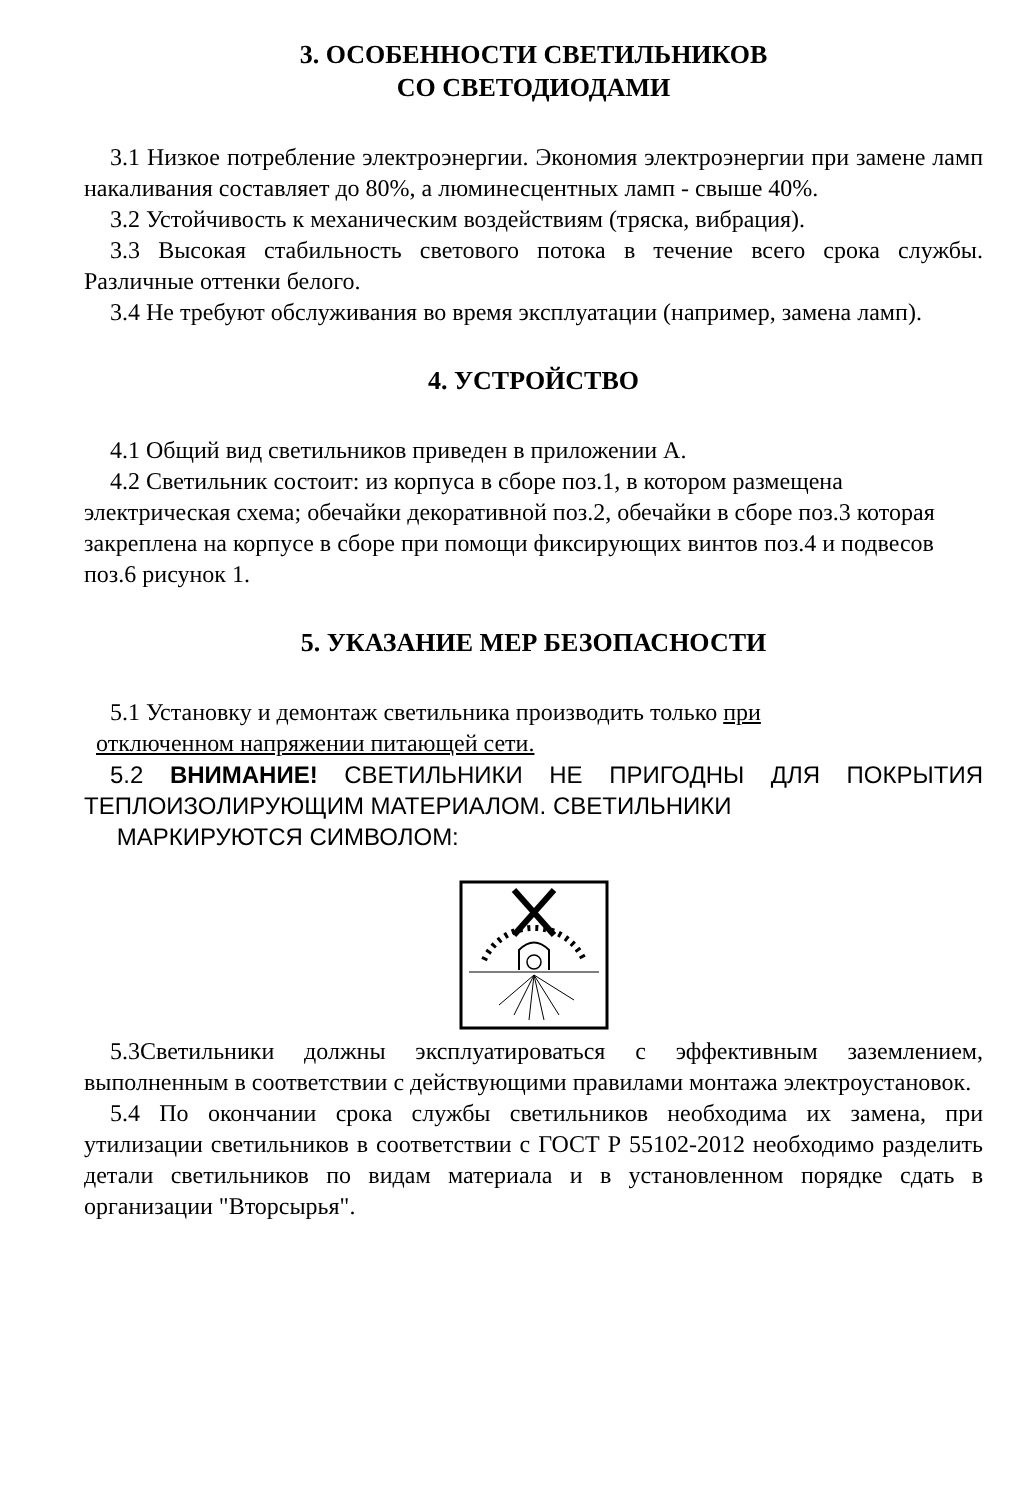3. ОСОБЕННОСТИ СВЕТИЛЬНИКОВ
СО СВЕТОДИОДАМИ
3.1 Низкое потребление электроэнергии. Экономия электроэнергии при замене ламп накаливания составляет до 80%, а люминесцентных ламп - свыше 40%.
3.2 Устойчивость к механическим воздействиям (тряска, вибрация).
3.3 Высокая стабильность светового потока в течение всего срока службы. Различные оттенки белого.
3.4 Не требуют обслуживания во время эксплуатации (например, замена ламп).
4. УСТРОЙСТВО
4.1 Общий вид светильников приведен в приложении А.
4.2 Светильник состоит: из корпуса в сборе поз.1, в котором размещена электрическая схема; обечайки декоративной поз.2, обечайки в сборе поз.3 которая закреплена на корпусе в сборе при помощи фиксирующих винтов поз.4 и подвесов поз.6 рисунок 1.
5. УКАЗАНИЕ МЕР БЕЗОПАСНОСТИ
5.1 Установку и демонтаж светильника производить только при
отключенном напряжении питающей сети.
5.2 ВНИМАНИЕ! СВЕТИЛЬНИКИ НЕ ПРИГОДНЫ ДЛЯ ПОКРЫТИЯ ТЕПЛОИЗОЛИРУЮЩИМ МАТЕРИАЛОМ. СВЕТИЛЬНИКИ
МАРКИРУЮТСЯ СИМВОЛОМ:
5.3Светильники должны эксплуатироваться с эффективным заземлением, выполненным в соответствии с действующими правилами монтажа электроустановок.
5.4 По окончании срока службы светильников необходима их замена, при утилизации светильников в соответствии с ГОСТ Р 55102-2012 необходимо разделить детали светильников по видам материала и в установленном порядке сдать в организации "Вторсырья".